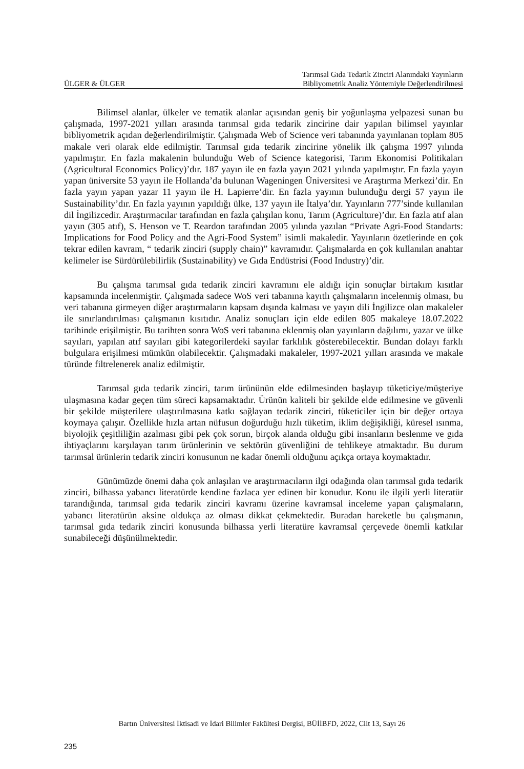ÜLGER & ÜLGER
Tarımsal Gıda Tedarik Zinciri Alanındaki Yayınların
Bibliyometrik Analiz Yöntemiyle Değerlendirilmesi
Bilimsel alanlar, ülkeler ve tematik alanlar açısından geniş bir yoğunlaşma yelpazesi sunan bu çalışmada, 1997-2021 yılları arasında tarımsal gıda tedarik zincirine dair yapılan bilimsel yayınlar bibliyometrik açıdan değerlendirilmiştir. Çalışmada Web of Science veri tabanında yayınlanan toplam 805 makale veri olarak elde edilmiştir. Tarımsal gıda tedarik zincirine yönelik ilk çalışma 1997 yılında yapılmıştır. En fazla makalenin bulunduğu Web of Science kategorisi, Tarım Ekonomisi Politikaları (Agricultural Economics Policy)’dır. 187 yayın ile en fazla yayın 2021 yılında yapılmıştır. En fazla yayın yapan üniversite 53 yayın ile Hollanda’da bulunan Wageningen Üniversitesi ve Araştırma Merkezi’dir. En fazla yayın yapan yazar 11 yayın ile H. Lapierre’dir. En fazla yayının bulunduğu dergi 57 yayın ile Sustainability’dır. En fazla yayının yapıldığı ülke, 137 yayın ile İtalya’dır. Yayınların 777’sinde kullanılan dil İngilizcedir. Araştırmacılar tarafından en fazla çalışılan konu, Tarım (Agriculture)’dır. En fazla atıf alan yayın (305 atıf), S. Henson ve T. Reardon tarafından 2005 yılında yazılan “Private Agri-Food Standarts: Implications for Food Policy and the Agri-Food System” isimli makaledir. Yayınların özetlerinde en çok tekrar edilen kavram, “ tedarik zinciri (supply chain)” kavramıdır. Çalışmalarda en çok kullanılan anahtar kelimeler ise Sürdürülebilirlik (Sustainability) ve Gıda Endüstrisi (Food Industry)’dir.
Bu çalışma tarımsal gıda tedarik zinciri kavramını ele aldığı için sonuçlar birtakım kısıtlar kapsamında incelenmiştir. Çalışmada sadece WoS veri tabanına kayıtlı çalışmaların incelenmiş olması, bu veri tabanına girmeyen diğer araştırmaların kapsam dışında kalması ve yayın dili İngilizce olan makaleler ile sınırlandırılması çalışmanın kısıtıdır. Analiz sonuçları için elde edilen 805 makaleye 18.07.2022 tarihinde erişilmiştir. Bu tarihten sonra WoS veri tabanına eklenmiş olan yayınların dağılımı, yazar ve ülke sayıları, yapılan atıf sayıları gibi kategorilerdeki sayılar farklılık gösterebilecektir. Bundan dolayı farklı bulgulara erişilmesi mümkün olabilecektir. Çalışmadaki makaleler, 1997-2021 yılları arasında ve makale türünde filtrelenerek analiz edilmiştir.
Tarımsal gıda tedarik zinciri, tarım ürününün elde edilmesinden başlayıp tüketiciye/müşteriye ulaşmasına kadar geçen tüm süreci kapsamaktadır. Ürünün kaliteli bir şekilde elde edilmesine ve güvenli bir şekilde müşterilere ulaştırılmasına katkı sağlayan tedarik zinciri, tüketiciler için bir değer ortaya koymaya çalışır. Özellikle hızla artan nüfusun doğurduğu hızlı tüketim, iklim değişikliği, küresel ısınma, biyolojik çeşitliliğin azalması gibi pek çok sorun, birçok alanda olduğu gibi insanların beslenme ve gıda ihtiyaçlarını karşılayan tarım ürünlerinin ve sektörün güvenliğini de tehlikeye atmaktadır. Bu durum tarımsal ürünlerin tedarik zinciri konusunun ne kadar önemli olduğunu açıkça ortaya koymaktadır.
Günümüzde önemi daha çok anlaşılan ve araştırmacıların ilgi odağında olan tarımsal gıda tedarik zinciri, bilhassa yabancı literatürde kendine fazlaca yer edinen bir konudur. Konu ile ilgili yerli literatür tarandığında, tarımsal gıda tedarik zinciri kavramı üzerine kavramsal inceleme yapan çalışmaların, yabancı literatürün aksine oldukça az olması dikkat çekmektedir. Buradan hareketle bu çalışmanın, tarımsal gıda tedarik zinciri konusunda bilhassa yerli literatüre kavramsal çerçevede önemli katkılar sunabileceği düşünülmektedir.
Bartın Üniversitesi İktisadi ve İdari Bilimler Fakültesi Dergisi, BÜİİBFD, 2022, Cilt 13, Sayı 26
235